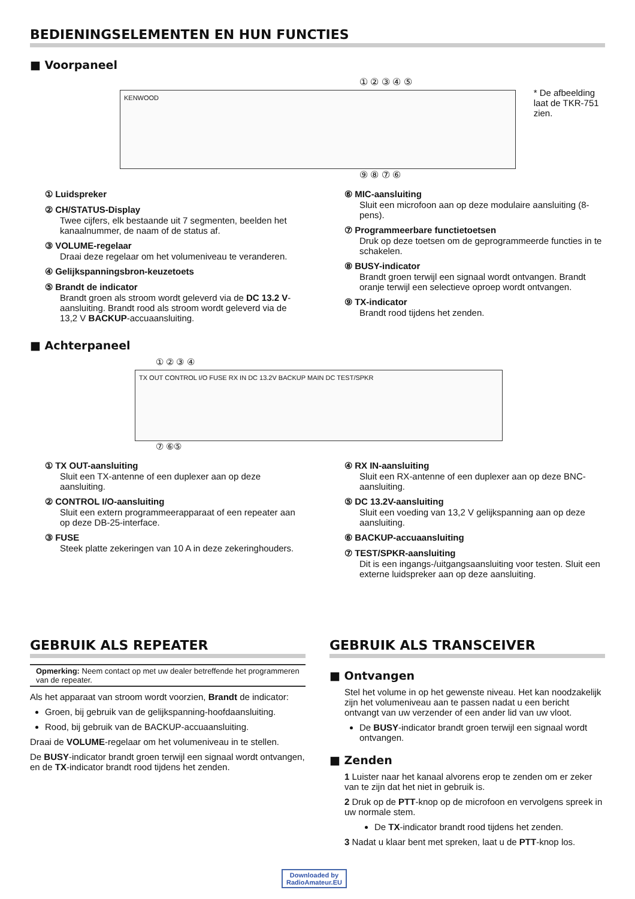BEDIENINGSELEMENTEN EN HUN FUNCTIES
■ Voorpaneel
① ② ③ ④ ⑤
KENWOOD
* De afbeelding laat de TKR-751 zien.
⑨ ⑧ ⑦ ⑥
① Luidspreker
② CH/STATUS-Display
Twee cijfers, elk bestaande uit 7 segmenten, beelden het kanaalnummer, de naam of de status af.
③ VOLUME-regelaar
Draai deze regelaar om het volumeniveau te veranderen.
④ Gelijkspanningsbron-keuzetoets
⑤ Brandt de indicator
Brandt groen als stroom wordt geleverd via de DC 13.2 V-aansluiting. Brandt rood als stroom wordt geleverd via de 13,2 V BACKUP-accuaansluiting.
⑥ MIC-aansluiting
Sluit een microfoon aan op deze modulaire aansluiting (8-pens).
⑦ Programmeerbare functietoetsen
Druk op deze toetsen om de geprogrammeerde functies in te schakelen.
⑧ BUSY-indicator
Brandt groen terwijl een signaal wordt ontvangen. Brandt oranje terwijl een selectieve oproep wordt ontvangen.
⑨ TX-indicator
Brandt rood tijdens het zenden.
■ Achterpaneel
① ② ③ ④
TX OUT CONTROL I/O FUSE RX IN DC 13.2V BACKUP MAIN DC TEST/SPKR
⑦ ⑥⑤
① TX OUT-aansluiting
Sluit een TX-antenne of een duplexer aan op deze aansluiting.
② CONTROL I/O-aansluiting
Sluit een extern programmeerapparaat of een repeater aan op deze DB-25-interface.
③ FUSE
Steek platte zekeringen van 10 A in deze zekeringhouders.
④ RX IN-aansluiting
Sluit een RX-antenne of een duplexer aan op deze BNC-aansluiting.
⑤ DC 13.2V-aansluiting
Sluit een voeding van 13,2 V gelijkspanning aan op deze aansluiting.
⑥ BACKUP-accuaansluiting
⑦ TEST/SPKR-aansluiting
Dit is een ingangs-/uitgangsaansluiting voor testen. Sluit een externe luidspreker aan op deze aansluiting.
GEBRUIK ALS REPEATER
Opmerking: Neem contact op met uw dealer betreffende het programmeren van de repeater.
Als het apparaat van stroom wordt voorzien, Brandt de indicator:
Groen, bij gebruik van de gelijkspanning-hoofdaansluiting.
Rood, bij gebruik van de BACKUP-accuaansluiting.
Draai de VOLUME-regelaar om het volumeniveau in te stellen.
De BUSY-indicator brandt groen terwijl een signaal wordt ontvangen, en de TX-indicator brandt rood tijdens het zenden.
GEBRUIK ALS TRANSCEIVER
■ Ontvangen
Stel het volume in op het gewenste niveau. Het kan noodzakelijk zijn het volumeniveau aan te passen nadat u een bericht ontvangt van uw verzender of een ander lid van uw vloot.
De BUSY-indicator brandt groen terwijl een signaal wordt ontvangen.
■ Zenden
1 Luister naar het kanaal alvorens erop te zenden om er zeker van te zijn dat het niet in gebruik is.
2 Druk op de PTT-knop op de microfoon en vervolgens spreek in uw normale stem.
De TX-indicator brandt rood tijdens het zenden.
3 Nadat u klaar bent met spreken, laat u de PTT-knop los.
Downloaded by
RadioAmateur.EU